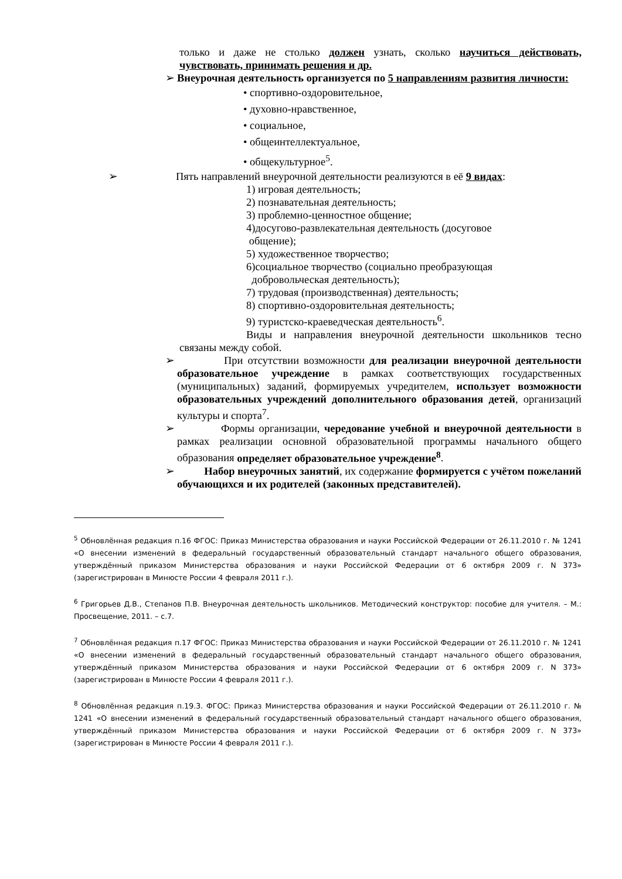только и даже не столько должен узнать, сколько научиться действовать, чувствовать, принимать решения и др.
➢ Внеурочная деятельность организуется по 5 направлениям развития личности:
• спортивно-оздоровительное,
• духовно-нравственное,
• социальное,
• общеинтеллектуальное,
• общекультурное<sup>5</sup>.
➢ Пять направлений внеурочной деятельности реализуются в её 9 видах:
1) игровая деятельность;
2) познавательная деятельность;
3) проблемно-ценностное общение;
4)досугово-развлекательная деятельность (досуговое
общение);
5) художественное творчество;
6)социальное творчество (социально преобразующая
добровольческая деятельность);
7) трудовая (производственная) деятельность;
8) спортивно-оздоровительная деятельность;
9) туристско-краеведческая деятельность<sup>6</sup>.
Виды и направления внеурочной деятельности школьников тесно связаны между собой.
➢ При отсутствии возможности для реализации внеурочной деятельности образовательное учреждение в рамках соответствующих государственных (муниципальных) заданий, формируемых учредителем, использует возможности образовательных учреждений дополнительного образования детей, организаций культуры и спорта<sup>7</sup>.
➢ Формы организации, чередование учебной и внеурочной деятельности в рамках реализации основной образовательной программы начального общего образования определяет образовательное учреждение<sup>8</sup>.
➢ Набор внеурочных занятий, их содержание формируется с учётом пожеланий обучающихся и их родителей (законных представителей).
<sup>5</sup> Обновлённая редакция п.16 ФГОС: Приказ Министерства образования и науки Российской Федерации от 26.11.2010 г. № 1241 «О внесении изменений в федеральный государственный образовательный стандарт начального общего образования, утверждённый приказом Министерства образования и науки Российской Федерации от 6 октября 2009 г. N 373» (зарегистрирован в Минюсте России 4 февраля 2011 г.).
<sup>6</sup> Григорьев Д.В., Степанов П.В. Внеурочная деятельность школьников. Методический конструктор: пособие для учителя. – М.: Просвещение, 2011. – с.7.
<sup>7</sup> Обновлённая редакция п.17 ФГОС: Приказ Министерства образования и науки Российской Федерации от 26.11.2010 г. № 1241 «О внесении изменений в федеральный государственный образовательный стандарт начального общего образования, утверждённый приказом Министерства образования и науки Российской Федерации от 6 октября 2009 г. N 373» (зарегистрирован в Минюсте России 4 февраля 2011 г.).
<sup>8</sup> Обновлённая редакция п.19.3. ФГОС: Приказ Министерства образования и науки Российской Федерации от 26.11.2010 г. № 1241 «О внесении изменений в федеральный государственный образовательный стандарт начального общего образования, утверждённый приказом Министерства образования и науки Российской Федерации от 6 октября 2009 г. N 373» (зарегистрирован в Минюсте России 4 февраля 2011 г.).